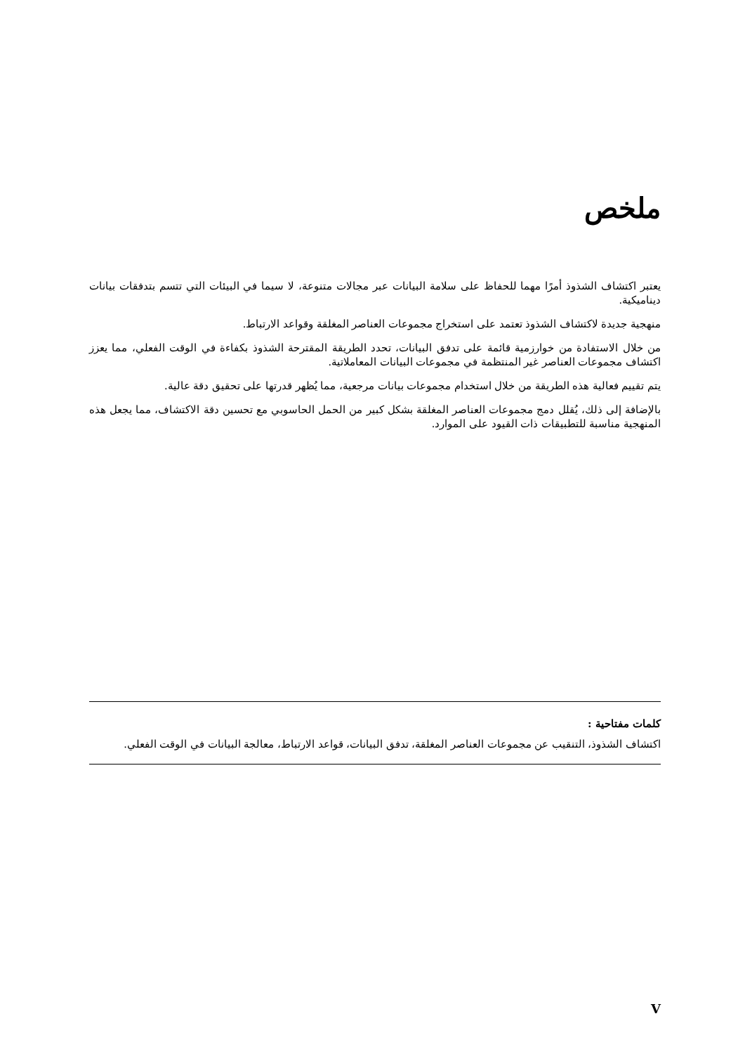ملخص
يعتبر اكتشاف الشذوذ أمرًا مهما للحفاظ على سلامة البيانات عبر مجالات متنوعة، لا سيما في البيئات التي تتسم بتدفقات بيانات ديناميكية.
منهجية جديدة لاكتشاف الشذوذ تعتمد على استخراج مجموعات العناصر المغلقة وقواعد الارتباط.
من خلال الاستفادة من خوارزمية قائمة على تدفق البيانات، تحدد الطريقة المقترحة الشذوذ بكفاءة في الوقت الفعلي، مما يعزز اكتشاف مجموعات العناصر غير المنتظمة في مجموعات البيانات المعاملاتية.
يتم تقييم فعالية هذه الطريقة من خلال استخدام مجموعات بيانات مرجعية، مما يُظهر قدرتها على تحقيق دقة عالية.
بالإضافة إلى ذلك، يُقلل دمج مجموعات العناصر المغلقة بشكل كبير من الحمل الحاسوبي مع تحسين دقة الاكتشاف، مما يجعل هذه المنهجية مناسبة للتطبيقات ذات القيود على الموارد.
كلمات مفتاحية :
اكتشاف الشذوذ، التنقيب عن مجموعات العناصر المغلقة، تدفق البيانات، قواعد الارتباط، معالجة البيانات في الوقت الفعلي.
V